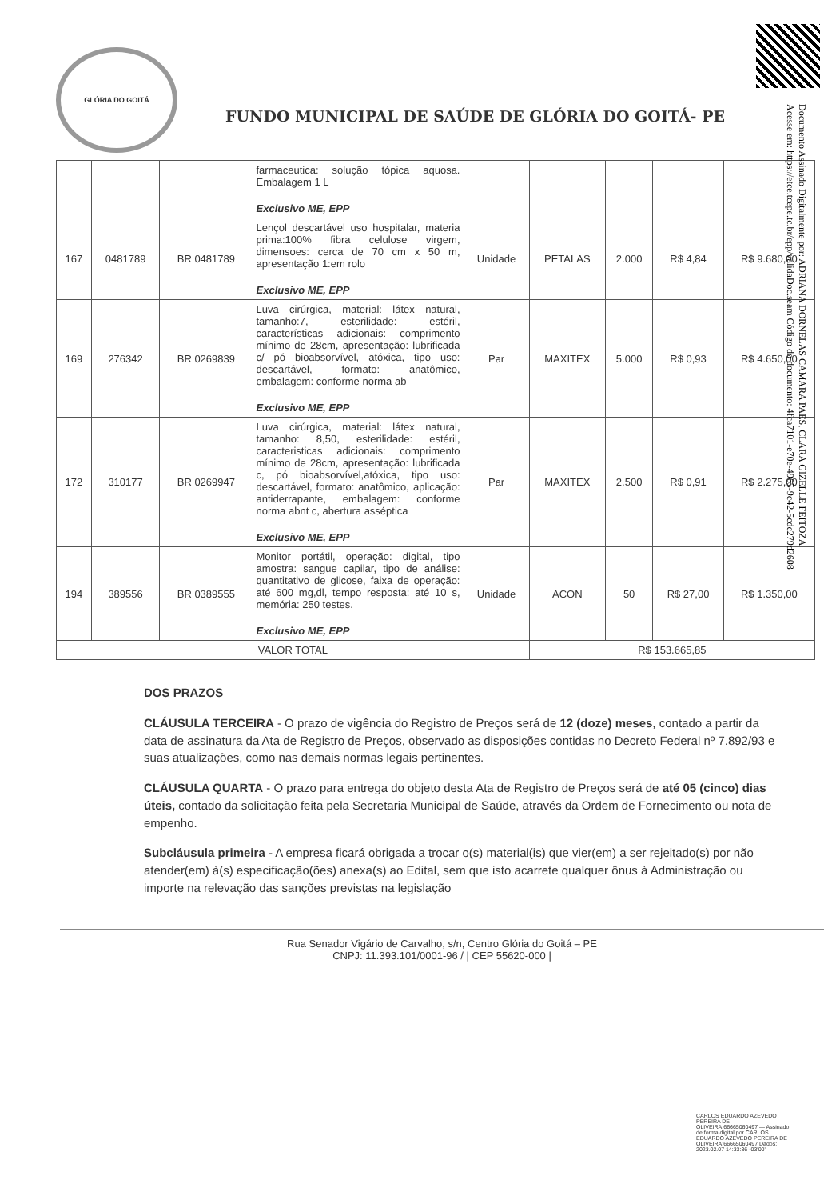Documento Assinado Digitalmente por: ADRIANA DORNELAS CAMARA PAES, CLARA GIZELLE FEITOZA
Acesse em: https://etce.tcepe.tc.br/epp/validaDoc.seam Código do documento: 4fca7101-e70e-4965-9c42-5cdc279d2608
GLÓRIA DO GOITÁ
FUNDO MUNICIPAL DE SAÚDE DE GLÓRIA DO GOITÁ- PE
| | | | farmaceutica: solução tópica aquosa. Embalagem 1 L Exclusivo ME, EPP | | | | | |
| 167 | 0481789 | BR 0481789 | Lençol descartável uso hospitalar, materia prima:100% fibra celulose virgem, dimensoes: cerca de 70 cm x 50 m, apresentação 1:em rolo Exclusivo ME, EPP | Unidade | PETALAS | 2.000 | R$ 4,84 | R$ 9.680,00 |
| 169 | 276342 | BR 0269839 | Luva cirúrgica, material: látex natural, tamanho:7, esterilidade: estéril, características adicionais: comprimento mínimo de 28cm, apresentação: lubrificada c/ pó bioabsorvível, atóxica, tipo uso: descartável, formato: anatômico, embalagem: conforme norma ab Exclusivo ME, EPP | Par | MAXITEX | 5.000 | R$ 0,93 | R$ 4.650,00 |
| 172 | 310177 | BR 0269947 | Luva cirúrgica, material: látex natural, tamanho: 8,50, esterilidade: estéril, caracteristicas adicionais: comprimento mínimo de 28cm, apresentação: lubrificada c, pó bioabsorvível,atóxica, tipo uso: descartável, formato: anatômico, aplicação: antiderrapante, embalagem: conforme norma abnt c, abertura asséptica Exclusivo ME, EPP | Par | MAXITEX | 2.500 | R$ 0,91 | R$ 2.275,00 |
| 194 | 389556 | BR 0389555 | Monitor portátil, operação: digital, tipo amostra: sangue capilar, tipo de análise: quantitativo de glicose, faixa de operação: até 600 mg,dl, tempo resposta: até 10 s, memória: 250 testes. Exclusivo ME, EPP | Unidade | ACON | 50 | R$ 27,00 | R$ 1.350,00 |
| VALOR TOTAL | | | | | R$ 153.665,85 | | | |
DOS PRAZOS
CLÁUSULA TERCEIRA - O prazo de vigência do Registro de Preços será de 12 (doze) meses, contado a partir da data de assinatura da Ata de Registro de Preços, observado as disposições contidas no Decreto Federal nº 7.892/93 e suas atualizações, como nas demais normas legais pertinentes.
CLÁUSULA QUARTA - O prazo para entrega do objeto desta Ata de Registro de Preços será de até 05 (cinco) dias úteis, contado da solicitação feita pela Secretaria Municipal de Saúde, através da Ordem de Fornecimento ou nota de empenho.
Subcláusula primeira - A empresa ficará obrigada a trocar o(s) material(is) que vier(em) a ser rejeitado(s) por não atender(em) à(s) especificação(ões) anexa(s) ao Edital, sem que isto acarrete qualquer ônus à Administração ou importe na relevação das sanções previstas na legislação
Rua Senador Vigário de Carvalho, s/n, Centro Glória do Goitá – PE
CNPJ: 11.393.101/0001-96 / | CEP 55620-000 |
CARLOS EDUARDO AZEVEDO PEREIRA DE OLIVEIRA:66665060497 — Assinado de forma digital por CARLOS EDUARDO AZEVEDO PEREIRA DE OLIVEIRA:66665060497 Dados: 2023.02.07 14:33:36 -03'00'